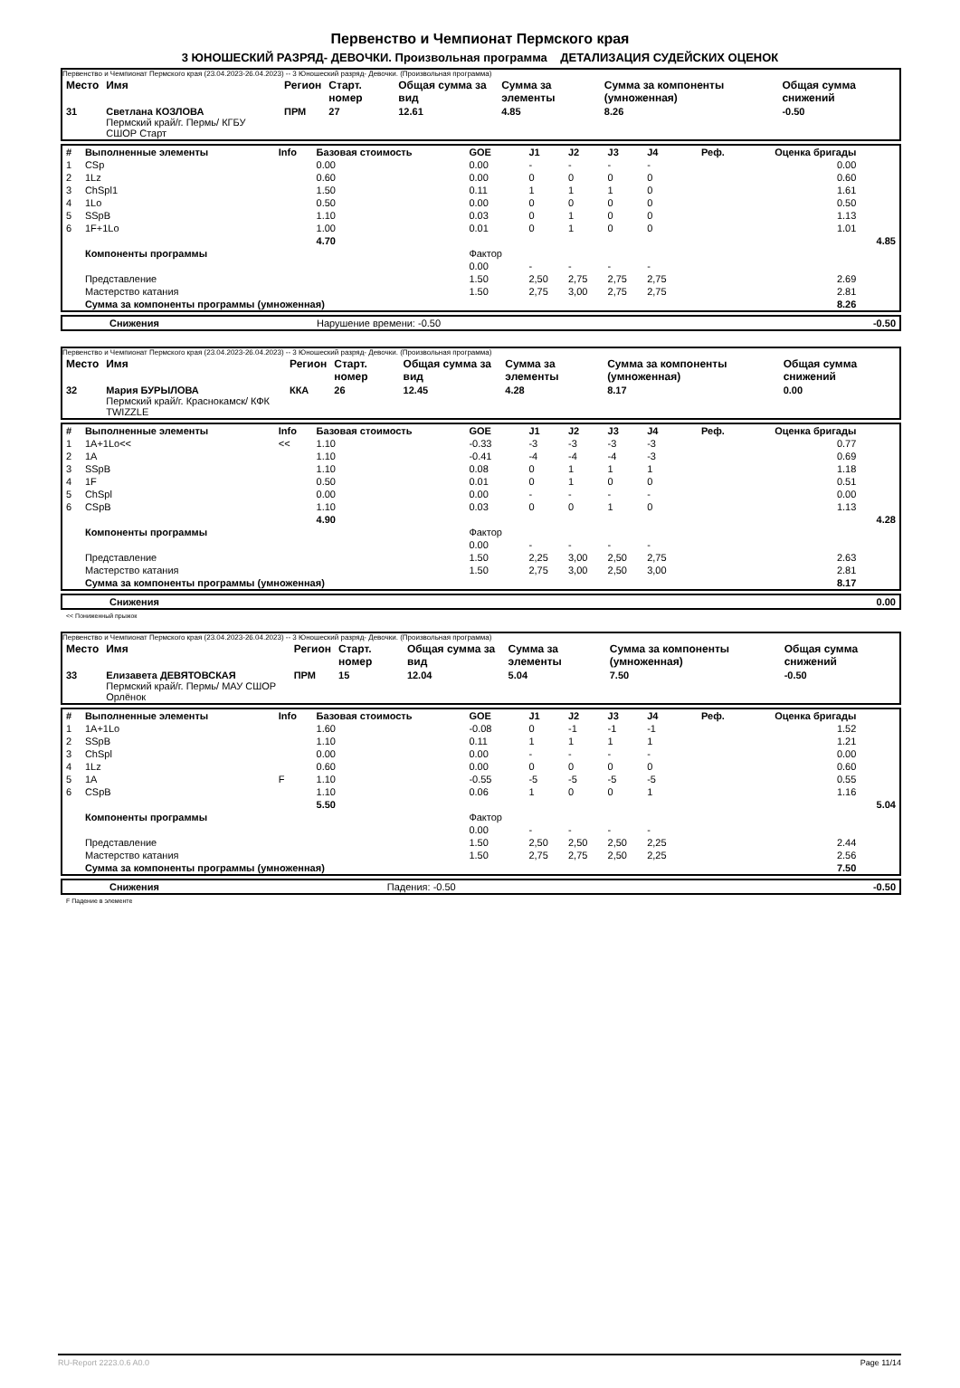Первенство и Чемпионат Пермского края
3 ЮНОШЕСКИЙ РАЗРЯД- ДЕВОЧКИ. Произвольная программа ДЕТАЛИЗАЦИЯ СУДЕЙСКИХ ОЦЕНОК
Первенство и Чемпионат Пермского края (23.04.2023-26.04.2023) -- 3 Юношеский разряд- Девочки. (Произвольная программа)
| Место | Имя | Регион | Старт. номер | Общая сумма за вид | Сумма за элементы | Сумма за компоненты (умноженная) | Общая сумма снижений |
| --- | --- | --- | --- | --- | --- | --- | --- |
| 31 | Светлана КОЗЛОВА Пермский край/г. Пермь/ КГБУ СШОР Старт | ПРМ | 27 | 12.61 | 4.85 | 8.26 | -0.50 |
| # | Выполненные элементы | Info | Базовая стоимость | GOE | J1 | J2 | J3 | J4 | Реф. | Оценка бригады | |
| --- | --- | --- | --- | --- | --- | --- | --- | --- | --- | --- | --- |
| 1 | CSp | | 0.00 | 0.00 | - | - | - | - | | 0.00 | |
| 2 | 1Lz | | 0.60 | 0.00 | 0 | 0 | 0 | 0 | | 0.60 | |
| 3 | ChSpl1 | | 1.50 | 0.11 | 1 | 1 | 1 | 0 | | 1.61 | |
| 4 | 1Lo | | 0.50 | 0.00 | 0 | 0 | 0 | 0 | | 0.50 | |
| 5 | SSpB | | 1.10 | 0.03 | 0 | 1 | 0 | 0 | | 1.13 | |
| 6 | 1F+1Lo | | 1.00 | 0.01 | 0 | 1 | 0 | 0 | | 1.01 | |
| | | | 4.70 | | | | | | | | 4.85 |
| | Компоненты программы | | | Фактор | | | | | | | |
| | | | | 0.00 | - | - | - | - | | | |
| | Представление | | | 1.50 | 2,50 | 2,75 | 2,75 | 2,75 | | 2.69 | |
| | Мастерство катания | | | 1.50 | 2,75 | 3,00 | 2,75 | 2,75 | | 2.81 | |
| | Сумма за компоненты программы (умноженная) | | | | | | | | | 8.26 | |
| | Снижения | Нарушение времени: -0.50 | -0.50 |
Первенство и Чемпионат Пермского края (23.04.2023-26.04.2023) -- 3 Юношеский разряд- Девочки. (Произвольная программа)
| Место | Имя | Регион | Старт. номер | Общая сумма за вид | Сумма за элементы | Сумма за компоненты (умноженная) | Общая сумма снижений |
| --- | --- | --- | --- | --- | --- | --- | --- |
| 32 | Мария БУРЫЛОВА Пермский край/г. Краснокамск/ КФК TWIZZLE | ККА | 26 | 12.45 | 4.28 | 8.17 | 0.00 |
| # | Выполненные элементы | Info | Базовая стоимость | GOE | J1 | J2 | J3 | J4 | Реф. | Оценка бригады | |
| --- | --- | --- | --- | --- | --- | --- | --- | --- | --- | --- | --- |
| 1 | 1A+1Lo<< | << | 1.10 | -0.33 | -3 | -3 | -3 | -3 | | 0.77 | |
| 2 | 1A | | 1.10 | -0.41 | -4 | -4 | -4 | -3 | | 0.69 | |
| 3 | SSpB | | 1.10 | 0.08 | 0 | 1 | 1 | 1 | | 1.18 | |
| 4 | 1F | | 0.50 | 0.01 | 0 | 1 | 0 | 0 | | 0.51 | |
| 5 | ChSpl | | 0.00 | 0.00 | - | - | - | - | | 0.00 | |
| 6 | CSpB | | 1.10 | 0.03 | 0 | 0 | 1 | 0 | | 1.13 | |
| | | | 4.90 | | | | | | | | 4.28 |
| | Компоненты программы | | | Фактор | | | | | | | |
| | | | | 0.00 | - | - | - | - | | | |
| | Представление | | | 1.50 | 2,25 | 3,00 | 2,50 | 2,75 | | 2.63 | |
| | Мастерство катания | | | 1.50 | 2,75 | 3,00 | 2,50 | 3,00 | | 2.81 | |
| | Сумма за компоненты программы (умноженная) | | | | | | | | | 8.17 | |
| | Снижения | | 0.00 |
<< Пониженный прыжок
Первенство и Чемпионат Пермского края (23.04.2023-26.04.2023) -- 3 Юношеский разряд- Девочки. (Произвольная программа)
| Место | Имя | Регион | Старт. номер | Общая сумма за вид | Сумма за элементы | Сумма за компоненты (умноженная) | Общая сумма снижений |
| --- | --- | --- | --- | --- | --- | --- | --- |
| 33 | Елизавета ДЕВЯТОВСКАЯ Пермский край/г. Пермь/ МАУ СШОР Орлёнок | ПРМ | 15 | 12.04 | 5.04 | 7.50 | -0.50 |
| # | Выполненные элементы | Info | Базовая стоимость | GOE | J1 | J2 | J3 | J4 | Реф. | Оценка бригады | |
| --- | --- | --- | --- | --- | --- | --- | --- | --- | --- | --- | --- |
| 1 | 1A+1Lo | | 1.60 | -0.08 | 0 | -1 | -1 | -1 | | 1.52 | |
| 2 | SSpB | | 1.10 | 0.11 | 1 | 1 | 1 | 1 | | 1.21 | |
| 3 | ChSpl | | 0.00 | 0.00 | - | - | - | - | | 0.00 | |
| 4 | 1Lz | | 0.60 | 0.00 | 0 | 0 | 0 | 0 | | 0.60 | |
| 5 | 1A | F | 1.10 | -0.55 | -5 | -5 | -5 | -5 | | 0.55 | |
| 6 | CSpB | | 1.10 | 0.06 | 1 | 0 | 0 | 1 | | 1.16 | |
| | | | 5.50 | | | | | | | | 5.04 |
| | Компоненты программы | | | Фактор | | | | | | | |
| | | | | 0.00 | - | - | - | - | | | |
| | Представление | | | 1.50 | 2,50 | 2,50 | 2,50 | 2,25 | | 2.44 | |
| | Мастерство катания | | | 1.50 | 2,75 | 2,75 | 2,50 | 2,25 | | 2.56 | |
| | Сумма за компоненты программы (умноженная) | | | | | | | | | 7.50 | |
| | Снижения | Падения: -0.50 | -0.50 |
F Падение в элементе
RU-Report 2223.0.6 A0.0 Page 11/14